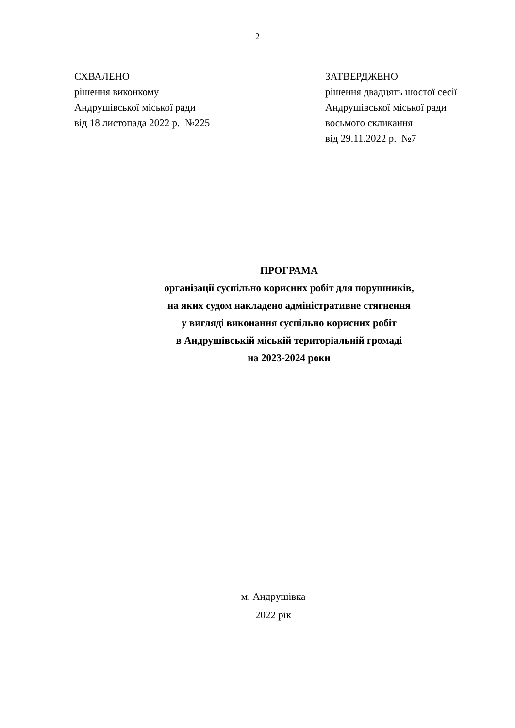2
СХВАЛЕНО
рішення виконкому
Андрушівської міської ради
від 18 листопада 2022 р. №225
ЗАТВЕРДЖЕНО
рішення двадцять шостої сесії
Андрушівської міської ради
восьмого скликання
від 29.11.2022 р. №7
ПРОГРАМА
організації суспільно корисних робіт для порушників,
на яких судом накладено адміністративне стягнення
у вигляді виконання суспільно корисних робіт
в Андрушівській міській територіальній громаді
на 2023-2024 роки
м. Андрушівка
2022 рік